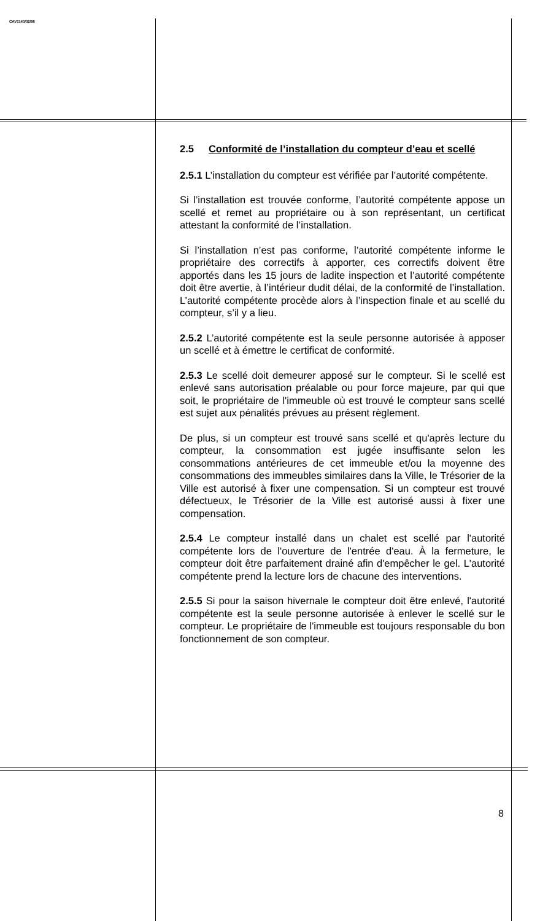CAV1140/02/96
2.5 Conformité de l’installation du compteur d’eau et scellé
2.5.1 L’installation du compteur est vérifiée par l’autorité compétente.
Si l’installation est trouvée conforme, l’autorité compétente appose un scellé et remet au propriétaire ou à son représentant, un certificat attestant la conformité de l’installation.
Si l’installation n’est pas conforme, l’autorité compétente informe le propriétaire des correctifs à apporter, ces correctifs doivent être apportés dans les 15 jours de ladite inspection et l’autorité compétente doit être avertie, à l’intérieur dudit délai, de la conformité de l’installation. L’autorité compétente procède alors à l’inspection finale et au scellé du compteur, s’il y a lieu.
2.5.2 L’autorité compétente est la seule personne autorisée à apposer un scellé et à émettre le certificat de conformité.
2.5.3 Le scellé doit demeurer apposé sur le compteur. Si le scellé est enlevé sans autorisation préalable ou pour force majeure, par qui que soit, le propriétaire de l'immeuble où est trouvé le compteur sans scellé est sujet aux pénalités prévues au présent règlement.
De plus, si un compteur est trouvé sans scellé et qu'après lecture du compteur, la consommation est jugée insuffisante selon les consommations antérieures de cet immeuble et/ou la moyenne des consommations des immeubles similaires dans la Ville, le Trésorier de la Ville est autorisé à fixer une compensation. Si un compteur est trouvé défectueux, le Trésorier de la Ville est autorisé aussi à fixer une compensation.
2.5.4 Le compteur installé dans un chalet est scellé par l'autorité compétente lors de l'ouverture de l'entrée d'eau. À la fermeture, le compteur doit être parfaitement drainé afin d'empêcher le gel. L'autorité compétente prend la lecture lors de chacune des interventions.
2.5.5 Si pour la saison hivernale le compteur doit être enlevé, l'autorité compétente est la seule personne autorisée à enlever le scellé sur le compteur. Le propriétaire de l'immeuble est toujours responsable du bon fonctionnement de son compteur.
8